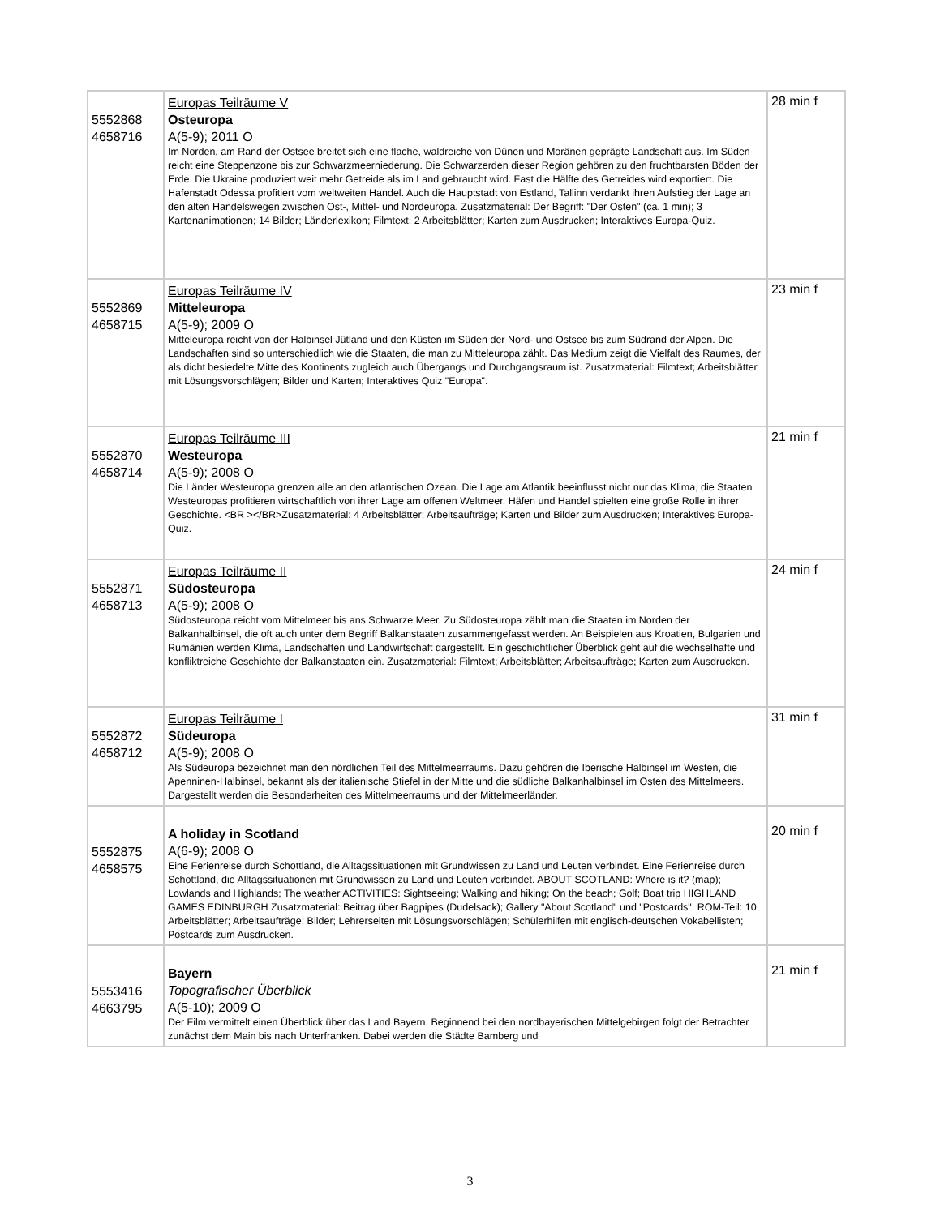| 5552868 4658716 | Europas Teilräume V Osteuropa A(5-9); 2011 O Im Norden, am Rand der Ostsee breitet sich eine flache, waldreiche von Dünen und Moränen geprägte Landschaft aus. Im Süden reicht eine Steppenzone bis zur Schwarzmeerniederung. Die Schwarzerden dieser Region gehören zu den fruchtbarsten Böden der Erde. Die Ukraine produziert weit mehr Getreide als im Land gebraucht wird. Fast die Hälfte des Getreides wird exportiert. Die Hafenstadt Odessa profitiert vom weltweiten Handel. Auch die Hauptstadt von Estland, Tallinn verdankt ihren Aufstieg der Lage an den alten Handelswegen zwischen Ost-, Mittel- und Nordeuropa. Zusatzmaterial: Der Begriff: "Der Osten" (ca. 1 min); 3 Kartenanimationen; 14 Bilder; Länderlexikon; Filmtext; 2 Arbeitsblätter; Karten zum Ausdrucken; Interaktives Europa-Quiz. | 28 min f |
| 5552869 4658715 | Europas Teilräume IV Mitteleuropa A(5-9); 2009 O Mitteleuropa reicht von der Halbinsel Jütland und den Küsten im Süden der Nord- und Ostsee bis zum Südrand der Alpen. Die Landschaften sind so unterschiedlich wie die Staaten, die man zu Mitteleuropa zählt. Das Medium zeigt die Vielfalt des Raumes, der als dicht besiedelte Mitte des Kontinents zugleich auch Übergangs und Durchgangsraum ist. Zusatzmaterial: Filmtext; Arbeitsblätter mit Lösungsvorschlägen; Bilder und Karten; Interaktives Quiz "Europa". | 23 min f |
| 5552870 4658714 | Europas Teilräume III Westeuropa A(5-9); 2008 O Die Länder Westeuropa grenzen alle an den atlantischen Ozean. Die Lage am Atlantik beeinflusst nicht nur das Klima, die Staaten Westeuropas profitieren wirtschaftlich von ihrer Lage am offenen Weltmeer. Häfen und Handel spielten eine große Rolle in ihrer Geschichte. <BR ></BR>Zusatzmaterial: 4 Arbeitsblätter; Arbeitsaufträge; Karten und Bilder zum Ausdrucken; Interaktives Europa-Quiz. | 21 min f |
| 5552871 4658713 | Europas Teilräume II Südosteuropa A(5-9); 2008 O Südosteuropa reicht vom Mittelmeer bis ans Schwarze Meer. Zu Südosteuropa zählt man die Staaten im Norden der Balkanhalbinsel, die oft auch unter dem Begriff Balkanstaaten zusammengefasst werden. An Beispielen aus Kroatien, Bulgarien und Rumänien werden Klima, Landschaften und Landwirtschaft dargestellt. Ein geschichtlicher Überblick geht auf die wechselhafte und konfliktreiche Geschichte der Balkanstaaten ein. Zusatzmaterial: Filmtext; Arbeitsblätter; Arbeitsaufträge; Karten zum Ausdrucken. | 24 min f |
| 5552872 4658712 | Europas Teilräume I Südeuropa A(5-9); 2008 O Als Südeuropa bezeichnet man den nördlichen Teil des Mittelmeerraums. Dazu gehören die Iberische Halbinsel im Westen, die Apenninen-Halbinsel, bekannt als der italienische Stiefel in der Mitte und die südliche Balkanhalbinsel im Osten des Mittelmeers. Dargestellt werden die Besonderheiten des Mittelmeerraums und der Mittelmeerländer. | 31 min f |
| 5552875 4658575 | A holiday in Scotland A(6-9); 2008 O Eine Ferienreise durch Schottland, die Alltagssituationen mit Grundwissen zu Land und Leuten verbindet. Eine Ferienreise durch Schottland, die Alltagssituationen mit Grundwissen zu Land und Leuten verbindet. ABOUT SCOTLAND: Where is it? (map); Lowlands and Highlands; The weather ACTIVITIES: Sightseeing; Walking and hiking; On the beach; Golf; Boat trip HIGHLAND GAMES EDINBURGH Zusatzmaterial: Beitrag über Bagpipes (Dudelsack); Gallery "About Scotland" und "Postcards". ROM-Teil: 10 Arbeitsblätter; Arbeitsaufträge; Bilder; Lehrerseiten mit Lösungsvorschlägen; Schülerhilfen mit englisch-deutschen Vokabellisten; Postcards zum Ausdrucken. | 20 min f |
| 5553416 4663795 | Bayern Topografischer Überblick A(5-10); 2009 O Der Film vermittelt einen Überblick über das Land Bayern. Beginnend bei den nordbayerischen Mittelgebirgen folgt der Betrachter zunächst dem Main bis nach Unterfranken. Dabei werden die Städte Bamberg und | 21 min f |
3